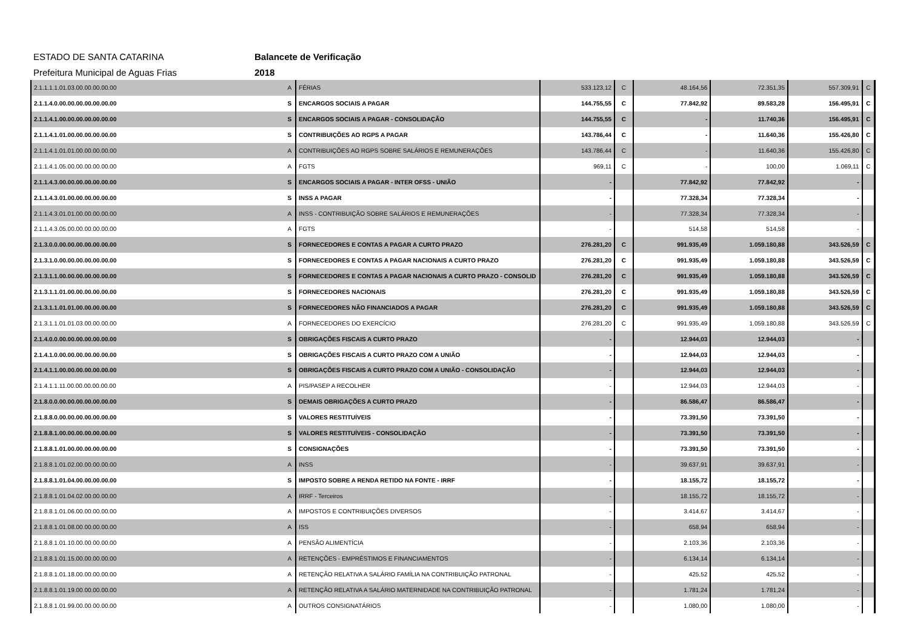ESTADO DE SANTA CATARINA Balancete de Verificação
Prefeitura Municipal de Aguas Frias 2018
| 2.1.1.1.1.01.03.00.00.00.00.00 | A | FÉRIAS | 533.123,12 | C | 48.164,56 | 72.351,35 | 557.309,91 | C |
| 2.1.1.4.0.00.00.00.00.00.00.00 | S | ENCARGOS SOCIAIS A PAGAR | 144.755,55 | C | 77.842,92 | 89.583,28 | 156.495,91 | C |
| 2.1.1.4.1.00.00.00.00.00.00.00 | S | ENCARGOS SOCIAIS A PAGAR - CONSOLIDAÇÃO | 144.755,55 | C | - | 11.740,36 | 156.495,91 | C |
| 2.1.1.4.1.01.00.00.00.00.00.00 | S | CONTRIBUIÇÕES AO RGPS A PAGAR | 143.786,44 | C | - | 11.640,36 | 155.426,80 | C |
| 2.1.1.4.1.01.01.00.00.00.00.00 | A | CONTRIBUIÇÕES AO RGPS SOBRE SALÁRIOS E REMUNERAÇÕES | 143.786,44 | C | - | 11.640,36 | 155.426,80 | C |
| 2.1.1.4.1.05.00.00.00.00.00.00 | A | FGTS | 969,11 | C | - | 100,00 | 1.069,11 | C |
| 2.1.1.4.3.00.00.00.00.00.00.00 | S | ENCARGOS SOCIAIS A PAGAR - INTER OFSS - UNIÃO | - | | 77.842,92 | 77.842,92 | - | |
| 2.1.1.4.3.01.00.00.00.00.00.00 | S | INSS A PAGAR | - | | 77.328,34 | 77.328,34 | - | |
| 2.1.1.4.3.01.01.00.00.00.00.00 | A | INSS - CONTRIBUIÇÃO SOBRE SALÁRIOS E REMUNERAÇÕES | - | | 77.328,34 | 77.328,34 | - | |
| 2.1.1.4.3.05.00.00.00.00.00.00 | A | FGTS | - | | 514,58 | 514,58 | - | |
| 2.1.3.0.0.00.00.00.00.00.00.00 | S | FORNECEDORES E CONTAS A PAGAR A CURTO PRAZO | 276.281,20 | C | 991.935,49 | 1.059.180,88 | 343.526,59 | C |
| 2.1.3.1.0.00.00.00.00.00.00.00 | S | FORNECEDORES E CONTAS A PAGAR NACIONAIS A CURTO PRAZO | 276.281,20 | C | 991.935,49 | 1.059.180,88 | 343.526,59 | C |
| 2.1.3.1.1.00.00.00.00.00.00.00 | S | FORNECEDORES E CONTAS A PAGAR NACIONAIS A CURTO PRAZO - CONSOLID | 276.281,20 | C | 991.935,49 | 1.059.180,88 | 343.526,59 | C |
| 2.1.3.1.1.01.00.00.00.00.00.00 | S | FORNECEDORES NACIONAIS | 276.281,20 | C | 991.935,49 | 1.059.180,88 | 343.526,59 | C |
| 2.1.3.1.1.01.01.00.00.00.00.00 | S | FORNECEDORES NÃO FINANCIADOS A PAGAR | 276.281,20 | C | 991.935,49 | 1.059.180,88 | 343.526,59 | C |
| 2.1.3.1.1.01.01.03.00.00.00.00 | A | FORNECEDORES DO EXERCÍCIO | 276.281,20 | C | 991.935,49 | 1.059.180,88 | 343.526,59 | C |
| 2.1.4.0.0.00.00.00.00.00.00.00 | S | OBRIGAÇÕES FISCAIS A CURTO PRAZO | - | | 12.944,03 | 12.944,03 | - | |
| 2.1.4.1.0.00.00.00.00.00.00.00 | S | OBRIGAÇÕES FISCAIS A CURTO PRAZO COM A UNIÃO | - | | 12.944,03 | 12.944,03 | - | |
| 2.1.4.1.1.00.00.00.00.00.00.00 | S | OBRIGAÇÕES FISCAIS A CURTO PRAZO COM A UNIÃO - CONSOLIDAÇÃO | - | | 12.944,03 | 12.944,03 | - | |
| 2.1.4.1.1.11.00.00.00.00.00.00 | A | PIS/PASEP A RECOLHER | - | | 12.944,03 | 12.944,03 | - | |
| 2.1.8.0.0.00.00.00.00.00.00.00 | S | DEMAIS OBRIGAÇÕES A CURTO PRAZO | - | | 86.586,47 | 86.586,47 | - | |
| 2.1.8.8.0.00.00.00.00.00.00.00 | S | VALORES RESTITUÍVEIS | - | | 73.391,50 | 73.391,50 | - | |
| 2.1.8.8.1.00.00.00.00.00.00.00 | S | VALORES RESTITUÍVEIS - CONSOLIDAÇÃO | - | | 73.391,50 | 73.391,50 | - | |
| 2.1.8.8.1.01.00.00.00.00.00.00 | S | CONSIGNAÇÕES | - | | 73.391,50 | 73.391,50 | - | |
| 2.1.8.8.1.01.02.00.00.00.00.00 | A | INSS | - | | 39.637,91 | 39.637,91 | - | |
| 2.1.8.8.1.01.04.00.00.00.00.00 | S | IMPOSTO SOBRE A RENDA RETIDO NA FONTE - IRRF | - | | 18.155,72 | 18.155,72 | - | |
| 2.1.8.8.1.01.04.02.00.00.00.00 | A | IRRF - Terceiros | - | | 18.155,72 | 18.155,72 | - | |
| 2.1.8.8.1.01.06.00.00.00.00.00 | A | IMPOSTOS E CONTRIBUIÇÕES DIVERSOS | - | | 3.414,67 | 3.414,67 | - | |
| 2.1.8.8.1.01.08.00.00.00.00.00 | A | ISS | - | | 658,94 | 658,94 | - | |
| 2.1.8.8.1.01.10.00.00.00.00.00 | A | PENSÃO ALIMENTÍCIA | - | | 2.103,36 | 2.103,36 | - | |
| 2.1.8.8.1.01.15.00.00.00.00.00 | A | RETENÇÕES - EMPRÉSTIMOS E FINANCIAMENTOS | - | | 6.134,14 | 6.134,14 | - | |
| 2.1.8.8.1.01.18.00.00.00.00.00 | A | RETENÇÃO RELATIVA A SALÁRIO FAMÍLIA NA CONTRIBUIÇÃO PATRONAL | - | | 425,52 | 425,52 | - | |
| 2.1.8.8.1.01.19.00.00.00.00.00 | A | RETENÇÃO RELATIVA A SALÁRIO MATERNIDADE NA CONTRIBUIÇÃO PATRONAL | - | | 1.781,24 | 1.781,24 | - | |
| 2.1.8.8.1.01.99.00.00.00.00.00 | A | OUTROS CONSIGNATÁRIOS | - | | 1.080,00 | 1.080,00 | - | |